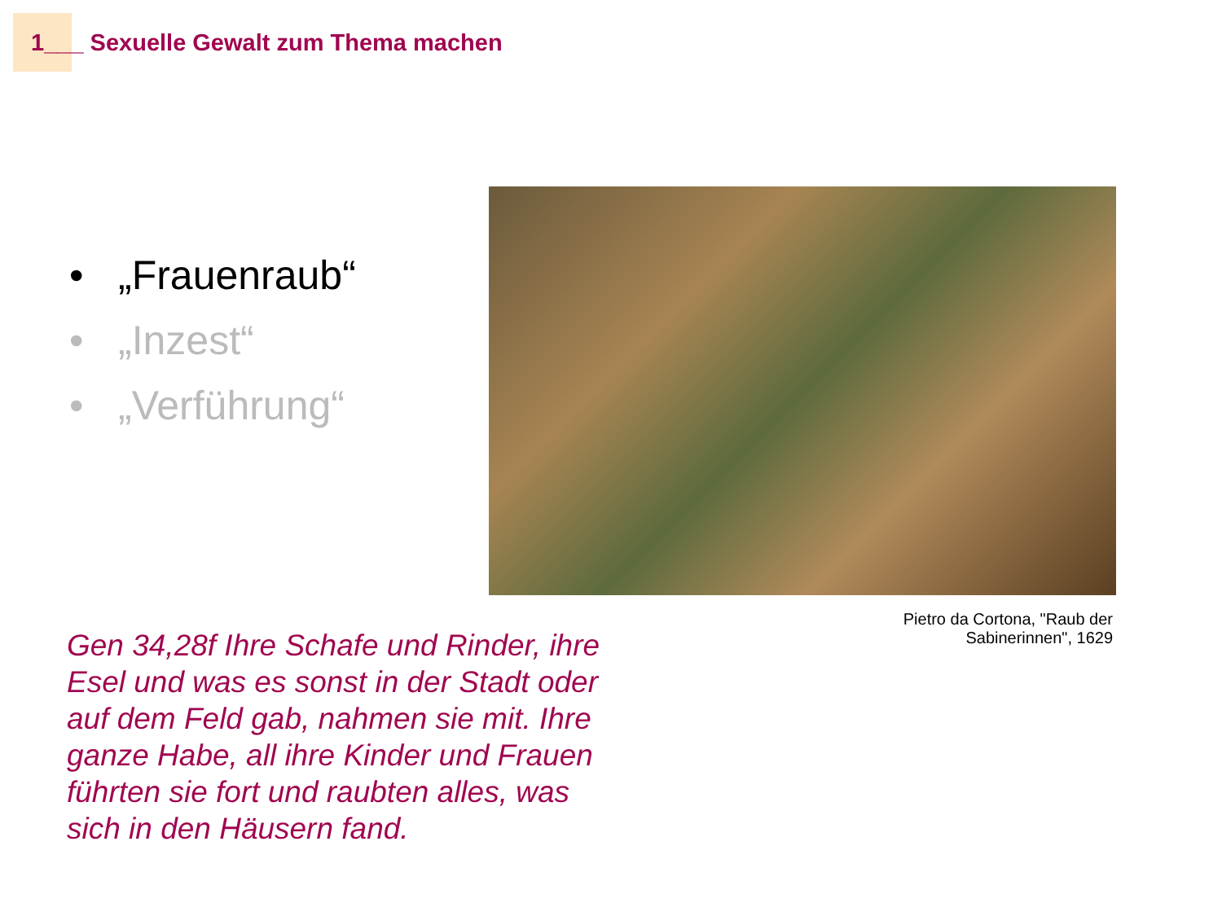1___ Sexuelle Gewalt zum Thema machen
• „Frauenraub“
• „Inzest“
• „Verführung“
Pietro da Cortona, "Raub der
Sabinerinnen", 1629
Gen 34,28f Ihre Schafe und Rinder, ihre Esel und was es sonst in der Stadt oder auf dem Feld gab, nahmen sie mit. Ihre ganze Habe, all ihre Kinder und Frauen führten sie fort und raubten alles, was sich in den Häusern fand.